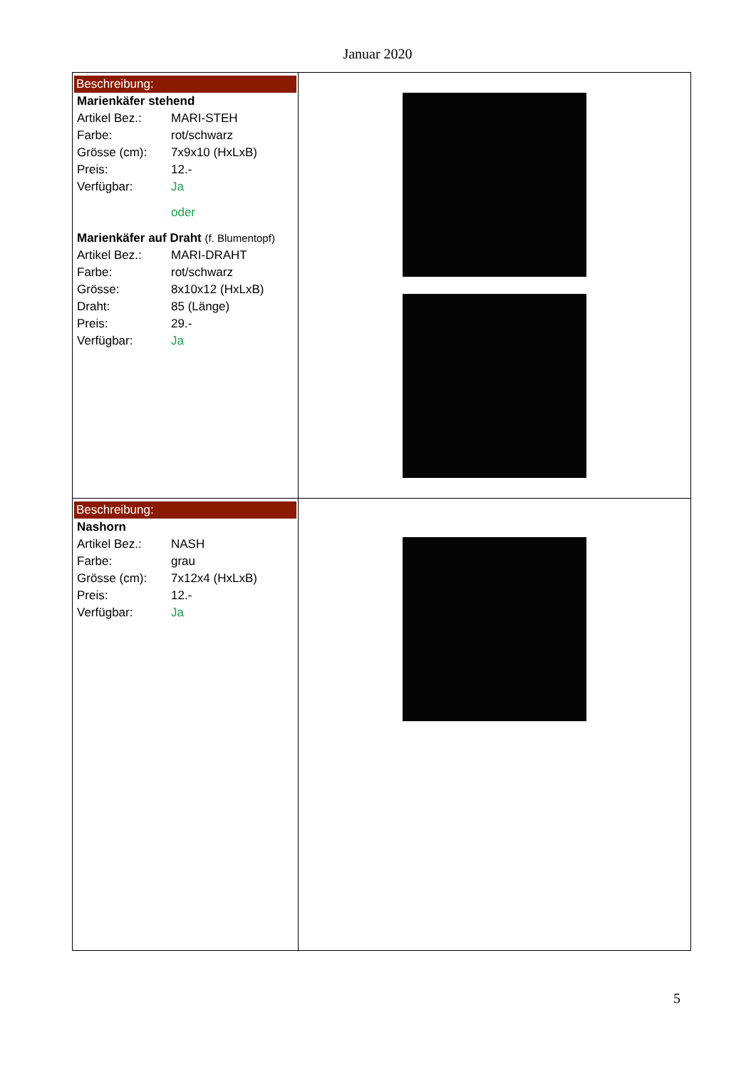Januar 2020
| Beschreibung: Marienkäfer stehend Artikel Bez.: MARI-STEH Farbe: rot/schwarz Grösse (cm): 7x9x10 (HxLxB) Preis: 12.- Verfügbar: Ja oder Marienkäfer auf Draht (f. Blumentopf) Artikel Bez.: MARI-DRAHT Farbe: rot/schwarz Grösse: 8x10x12 (HxLxB) Draht: 85 (Länge) Preis: 29.- Verfügbar: Ja | |
| Beschreibung: Nashorn Artikel Bez.: NASH Farbe: grau Grösse (cm): 7x12x4 (HxLxB) Preis: 12.- Verfügbar: Ja | |
5